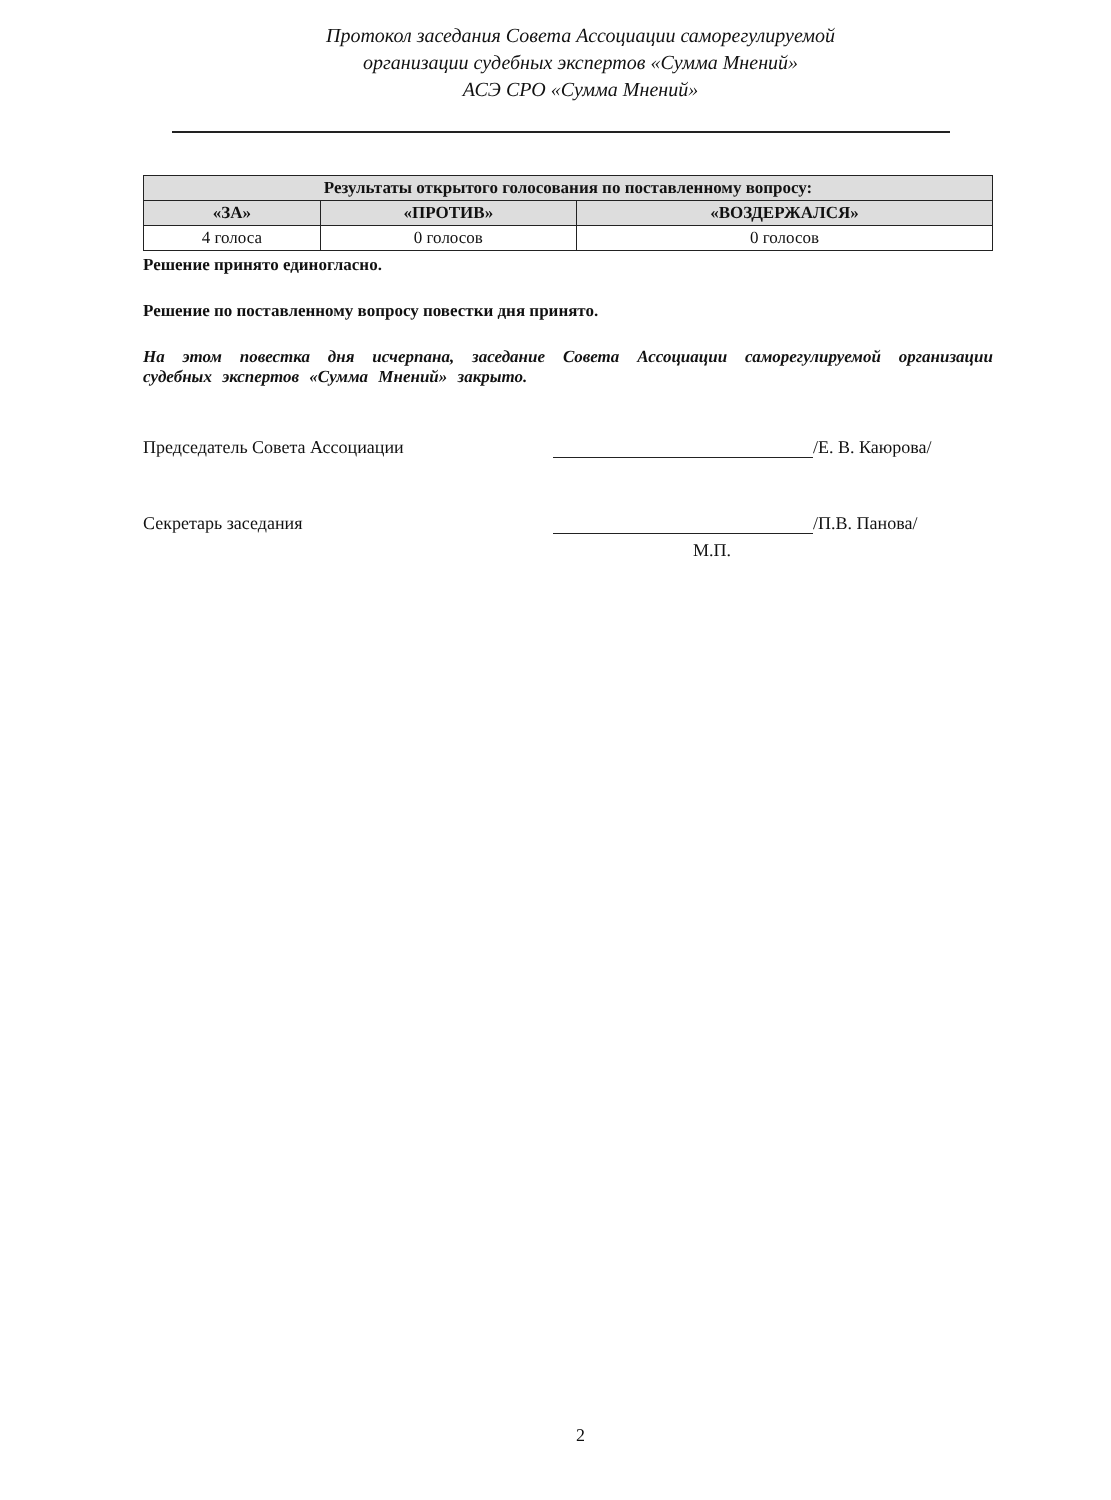Протокол заседания Совета Ассоциации саморегулируемой
организации судебных экспертов «Сумма Мнений»
АСЭ СРО «Сумма Мнений»
| Результаты открытого голосования по поставленному вопросу: | | |
| --- | --- | --- |
| «ЗА» | «ПРОТИВ» | «ВОЗДЕРЖАЛСЯ» |
| 4 голоса | 0 голосов | 0 голосов |
Решение принято единогласно.
Решение по поставленному вопросу повестки дня принято.
На этом повестка дня исчерпана, заседание Совета Ассоциации саморегулируемой организации судебных экспертов «Сумма Мнений» закрыто.
Председатель Совета Ассоциации /Е. В. Каюрова/
Секретарь заседания /П.В. Панова/
М.П.
2